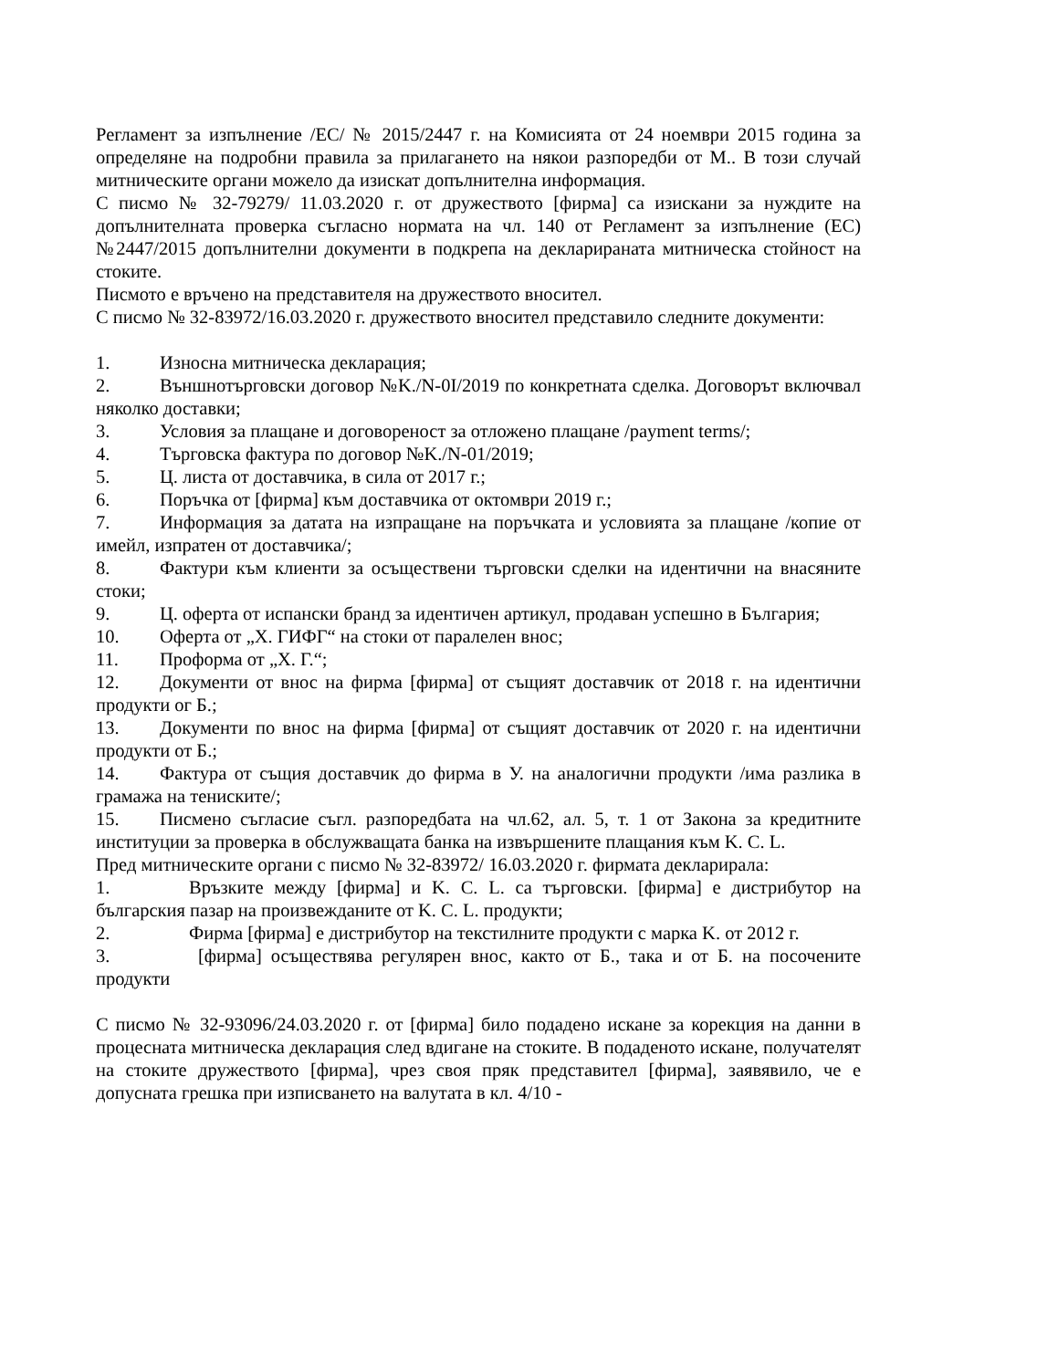Регламент за изпълнение /ЕС/ № 2015/2447 г. на Комисията от 24 ноември 2015 година за определяне на подробни правила за прилагането на някои разпоредби от М.. В този случай митническите органи можело да изискат допълнителна информация.
С писмо № 32-79279/ 11.03.2020 г. от дружеството [фирма] са изискани за нуждите на допълнителната проверка съгласно нормата на чл. 140 от Регламент за изпълнение (ЕС) №2447/2015 допълнителни документи в подкрепа на декларираната митническа стойност на стоките.
Писмото е връчено на представителя на дружеството вносител.
С писмо № 32-83972/16.03.2020 г. дружеството вносител представило следните документи:
1. Износна митническа декларация;
2. Външнотърговски договор №K./N-0I/2019 по конкретната сделка. Договорът включвал няколко доставки;
3. Условия за плащане и договореност за отложено плащане /payment terms/;
4. Търговска фактура по договор №K./N-01/2019;
5. Ц. листа от доставчика, в сила от 2017 г.;
6. Поръчка от [фирма] към доставчика от октомври 2019 г.;
7. Информация за датата на изпращане на поръчката и условията за плащане /копие от имейл, изпратен от доставчика/;
8. Фактури към клиенти за осъществени търговски сделки на идентични на внасяните стоки;
9. Ц. оферта от испански бранд за идентичен артикул, продаван успешно в България;
10. Оферта от „Х. ГИФГ“ на стоки от паралелен внос;
11. Проформа от „Х. Г.“;
12. Документи от внос на фирма [фирма] от същият доставчик от 2018 г. на идентични продукти ог Б.;
13. Документи по внос на фирма [фирма] от същият доставчик от 2020 г. на идентични продукти от Б.;
14. Фактура от същия доставчик до фирма в У. на аналогични продукти /има разлика в грамажа на тениските/;
15. Писмено съгласие съгл. разпоредбата на чл.62, ал. 5, т. 1 от Закона за кредитните институции за проверка в обслужващата банка на извършените плащания към K. C. L.
Пред митническите органи с писмо № 32-83972/ 16.03.2020 г. фирмата декларирала:
1. Връзките между [фирма] и K. C. L. са търговски. [фирма] е дистрибутор на българския пазар на произвежданите от K. C. L. продукти;
2. Фирма [фирма] е дистрибутор на текстилните продукти с марка K. от 2012 г.
3. [фирма] осъществява регулярен внос, както от Б., така и от Б. на посочените продукти
С писмо № 32-93096/24.03.2020 г. от [фирма] било подадено искане за корекция на данни в процесната митническа декларация след вдигане на стоките. В подаденото искане, получателят на стоките дружеството [фирма], чрез своя пряк представител [фирма], заявявило, че е допусната грешка при изписването на валутата в кл. 4/10 -